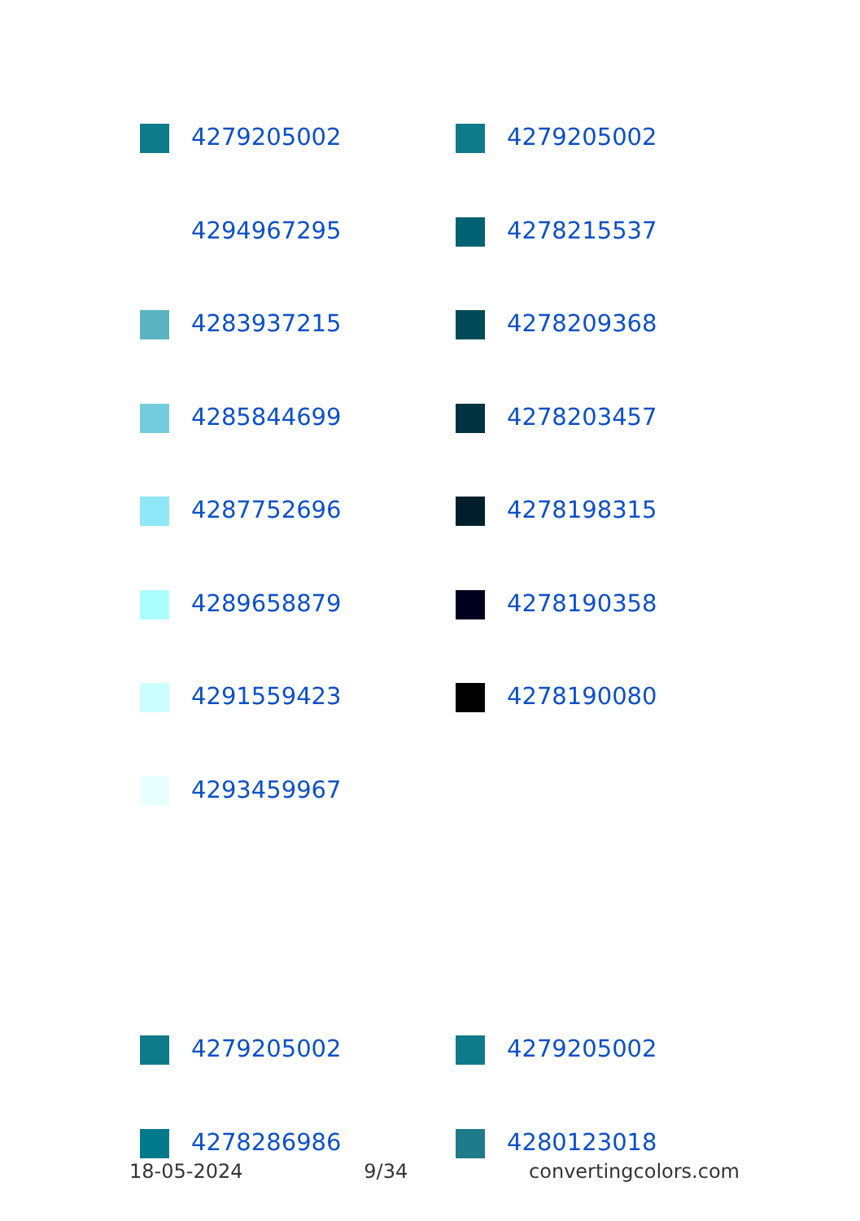4279205002
4279205002
4294967295
4278215537
4283937215
4278209368
4285844699
4278203457
4287752696
4278198315
4289658879
4278190358
4291559423
4278190080
4293459967
4279205002
4279205002
4278286986
4280123018
18-05-2024 9/34 convertingcolors.com